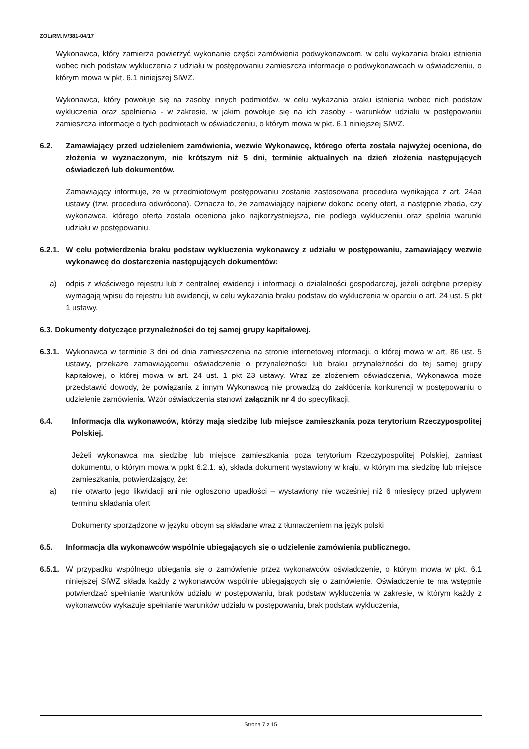ZOLiRM.IV/381-04/17
Wykonawca, który zamierza powierzyć wykonanie części zamówienia podwykonawcom, w celu wykazania braku istnienia wobec nich podstaw wykluczenia z udziału w postępowaniu zamieszcza informacje o podwykonawcach w oświadczeniu, o którym mowa w pkt. 6.1 niniejszej SIWZ.
Wykonawca, który powołuje się na zasoby innych podmiotów, w celu wykazania braku istnienia wobec nich podstaw wykluczenia oraz spełnienia - w zakresie, w jakim powołuje się na ich zasoby - warunków udziału w postępowaniu zamieszcza informacje o tych podmiotach w oświadczeniu, o którym mowa w pkt. 6.1 niniejszej SIWZ.
6.2. Zamawiający przed udzieleniem zamówienia, wezwie Wykonawcę, którego oferta została najwyżej oceniona, do złożenia w wyznaczonym, nie krótszym niż 5 dni, terminie aktualnych na dzień złożenia następujących oświadczeń lub dokumentów.
Zamawiający informuje, że w przedmiotowym postępowaniu zostanie zastosowana procedura wynikająca z art. 24aa ustawy (tzw. procedura odwrócona). Oznacza to, że zamawiający najpierw dokona oceny ofert, a następnie zbada, czy wykonawca, którego oferta została oceniona jako najkorzystniejsza, nie podlega wykluczeniu oraz spełnia warunki udziału w postępowaniu.
6.2.1. W celu potwierdzenia braku podstaw wykluczenia wykonawcy z udziału w postępowaniu, zamawiający wezwie wykonawcę do dostarczenia następujących dokumentów:
a) odpis z właściwego rejestru lub z centralnej ewidencji i informacji o działalności gospodarczej, jeżeli odrębne przepisy wymagają wpisu do rejestru lub ewidencji, w celu wykazania braku podstaw do wykluczenia w oparciu o art. 24 ust. 5 pkt 1 ustawy.
6.3. Dokumenty dotyczące przynależności do tej samej grupy kapitałowej.
6.3.1. Wykonawca w terminie 3 dni od dnia zamieszczenia na stronie internetowej informacji, o której mowa w art. 86 ust. 5 ustawy, przekaże zamawiającemu oświadczenie o przynależności lub braku przynależności do tej samej grupy kapitałowej, o której mowa w art. 24 ust. 1 pkt 23 ustawy. Wraz ze złożeniem oświadczenia, Wykonawca może przedstawić dowody, że powiązania z innym Wykonawcą nie prowadzą do zakłócenia konkurencji w postępowaniu o udzielenie zamówienia. Wzór oświadczenia stanowi załącznik nr 4 do specyfikacji.
6.4. Informacja dla wykonawców, którzy mają siedzibę lub miejsce zamieszkania poza terytorium Rzeczypospolitej Polskiej.
Jeżeli wykonawca ma siedzibę lub miejsce zamieszkania poza terytorium Rzeczypospolitej Polskiej, zamiast dokumentu, o którym mowa w ppkt 6.2.1. a), składa dokument wystawiony w kraju, w którym ma siedzibę lub miejsce zamieszkania, potwierdzający, że:
a) nie otwarto jego likwidacji ani nie ogłoszono upadłości – wystawiony nie wcześniej niż 6 miesięcy przed upływem terminu składania ofert
Dokumenty sporządzone w języku obcym są składane wraz z tłumaczeniem na język polski
6.5. Informacja dla wykonawców wspólnie ubiegających się o udzielenie zamówienia publicznego.
6.5.1. W przypadku wspólnego ubiegania się o zamówienie przez wykonawców oświadczenie, o którym mowa w pkt. 6.1 niniejszej SIWZ składa każdy z wykonawców wspólnie ubiegających się o zamówienie. Oświadczenie te ma wstępnie potwierdzać spełnianie warunków udziału w postępowaniu, brak podstaw wykluczenia w zakresie, w którym każdy z wykonawców wykazuje spełnianie warunków udziału w postępowaniu, brak podstaw wykluczenia,
Strona 7 z 15